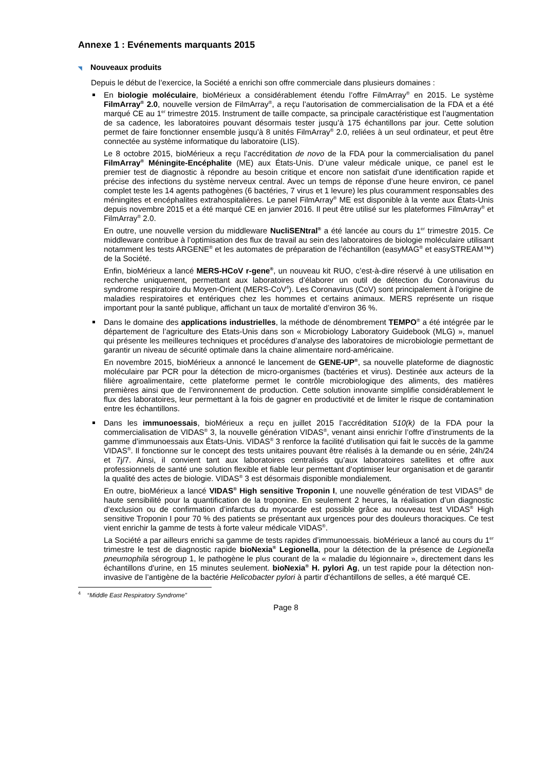Annexe 1 : Evénements marquants 2015
◥ Nouveaux produits
Depuis le début de l’exercice, la Société a enrichi son offre commerciale dans plusieurs domaines :
En biologie moléculaire, bioMérieux a considérablement étendu l’offre FilmArray<sup>®</sup> en 2015. Le système FilmArray<sup>®</sup> 2.0, nouvelle version de FilmArray<sup>®</sup>, a reçu l’autorisation de commercialisation de la FDA et a été marqué CE au 1<sup>er</sup> trimestre 2015. Instrument de taille compacte, sa principale caractéristique est l’augmentation de sa cadence, les laboratoires pouvant désormais tester jusqu’à 175 échantillons par jour. Cette solution permet de faire fonctionner ensemble jusqu’à 8 unités FilmArray<sup>®</sup> 2.0, reliées à un seul ordinateur, et peut être connectée au système informatique du laboratoire (LIS).
Le 8 octobre 2015, bioMérieux a reçu l’accréditation de novo de la FDA pour la commercialisation du panel FilmArray<sup>®</sup> Méningite-Encéphalite (ME) aux États-Unis. D’une valeur médicale unique, ce panel est le premier test de diagnostic à répondre au besoin critique et encore non satisfait d'une identification rapide et précise des infections du système nerveux central. Avec un temps de réponse d’une heure environ, ce panel complet teste les 14 agents pathogènes (6 bactéries, 7 virus et 1 levure) les plus couramment responsables des méningites et encéphalites extrahospitalières. Le panel FilmArray<sup>®</sup> ME est disponible à la vente aux États-Unis depuis novembre 2015 et a été marqué CE en janvier 2016. Il peut être utilisé sur les plateformes FilmArray<sup>®</sup> et FilmArray<sup>®</sup> 2.0.
En outre, une nouvelle version du middleware NucliSENtral<sup>®</sup> a été lancée au cours du 1<sup>er</sup> trimestre 2015. Ce middleware contribue à l’optimisation des flux de travail au sein des laboratoires de biologie moléculaire utilisant notamment les tests ARGENE<sup>®</sup> et les automates de préparation de l’échantillon (easyMAG<sup>®</sup> et easySTREAM™) de la Société.
Enfin, bioMérieux a lancé MERS-HCoV r-gene<sup>®</sup>, un nouveau kit RUO, c’est-à-dire réservé à une utilisation en recherche uniquement, permettant aux laboratoires d’élaborer un outil de détection du Coronavirus du syndrome respiratoire du Moyen-Orient (MERS-CoV<sup>4</sup>). Les Coronavirus (CoV) sont principalement à l’origine de maladies respiratoires et entériques chez les hommes et certains animaux. MERS représente un risque important pour la santé publique, affichant un taux de mortalité d’environ 36 %.
Dans le domaine des applications industrielles, la méthode de dénombrement TEMPO<sup>®</sup> a été intégrée par le département de l’agriculture des Etats-Unis dans son « Microbiology Laboratory Guidebook (MLG) », manuel qui présente les meilleures techniques et procédures d’analyse des laboratoires de microbiologie permettant de garantir un niveau de sécurité optimale dans la chaine alimentaire nord-américaine.
En novembre 2015, bioMérieux a annoncé le lancement de GENE-UP<sup>®</sup>, sa nouvelle plateforme de diagnostic moléculaire par PCR pour la détection de micro-organismes (bactéries et virus). Destinée aux acteurs de la filière agroalimentaire, cette plateforme permet le contrôle microbiologique des aliments, des matières premières ainsi que de l’environnement de production. Cette solution innovante simplifie considérablement le flux des laboratoires, leur permettant à la fois de gagner en productivité et de limiter le risque de contamination entre les échantillons.
Dans les immunoessais, bioMérieux a reçu en juillet 2015 l’accréditation 510(k) de la FDA pour la commercialisation de VIDAS<sup>®</sup> 3, la nouvelle génération VIDAS<sup>®</sup>, venant ainsi enrichir l’offre d’instruments de la gamme d’immunoessais aux États-Unis. VIDAS<sup>®</sup> 3 renforce la facilité d’utilisation qui fait le succès de la gamme VIDAS<sup>®</sup>. Il fonctionne sur le concept des tests unitaires pouvant être réalisés à la demande ou en série, 24h/24 et 7j/7. Ainsi, il convient tant aux laboratoires centralisés qu’aux laboratoires satellites et offre aux professionnels de santé une solution flexible et fiable leur permettant d’optimiser leur organisation et de garantir la qualité des actes de biologie. VIDAS<sup>®</sup> 3 est désormais disponible mondialement.
En outre, bioMérieux a lancé VIDAS<sup>®</sup> High sensitive Troponin I, une nouvelle génération de test VIDAS<sup>®</sup> de haute sensibilité pour la quantification de la troponine. En seulement 2 heures, la réalisation d’un diagnostic d’exclusion ou de confirmation d’infarctus du myocarde est possible grâce au nouveau test VIDAS<sup>®</sup> High sensitive Troponin I pour 70 % des patients se présentant aux urgences pour des douleurs thoraciques. Ce test vient enrichir la gamme de tests à forte valeur médicale VIDAS<sup>®</sup>.
La Société a par ailleurs enrichi sa gamme de tests rapides d’immunoessais. bioMérieux a lancé au cours du 1<sup>er</sup> trimestre le test de diagnostic rapide bioNexia<sup>®</sup> Legionella, pour la détection de la présence de Legionella pneumophila sérogroup 1, le pathogène le plus courant de la « maladie du légionnaire », directement dans les échantillons d'urine, en 15 minutes seulement. bioNexia<sup>®</sup> H. pylori Ag, un test rapide pour la détection non-invasive de l’antigène de la bactérie Helicobacter pylori à partir d'échantillons de selles, a été marqué CE.
<sup>4</sup> “Middle East Respiratory Syndrome”
Page 8